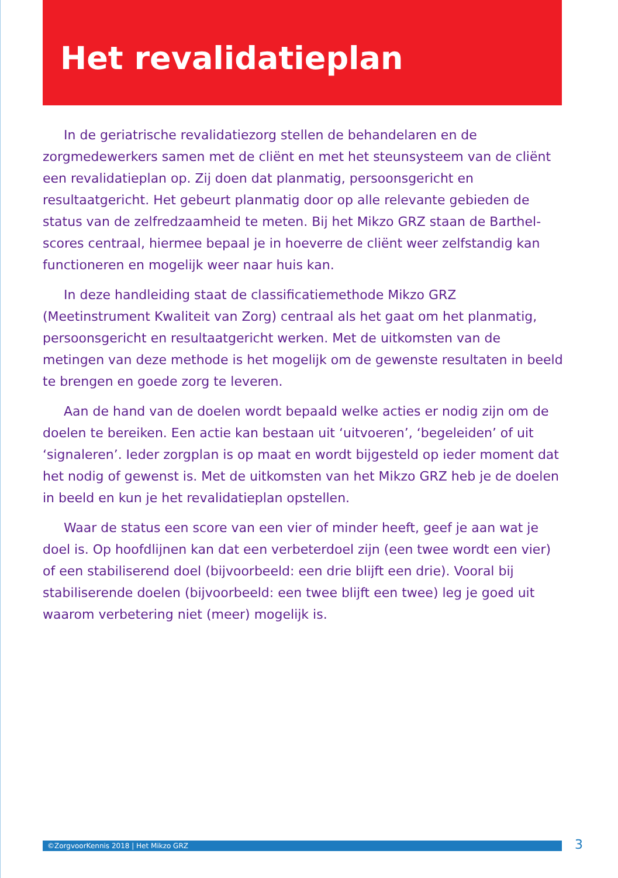Het revalidatieplan
In de geriatrische revalidatiezorg stellen de behandelaren en de zorgmedewerkers samen met de cliënt en met het steunsysteem van de cliënt een revalidatieplan op. Zij doen dat planmatig, persoonsgericht en resultaatgericht. Het gebeurt planmatig door op alle relevante gebieden de status van de zelfredzaamheid te meten. Bij het Mikzo GRZ staan de Barthel-scores centraal, hiermee bepaal je in hoeverre de cliënt weer zelfstandig kan functioneren en mogelijk weer naar huis kan.
In deze handleiding staat de classificatiemethode Mikzo GRZ (Meetinstrument Kwaliteit van Zorg) centraal als het gaat om het planmatig, persoonsgericht en resultaatgericht werken. Met de uitkomsten van de metingen van deze methode is het mogelijk om de gewenste resultaten in beeld te brengen en goede zorg te leveren.
Aan de hand van de doelen wordt bepaald welke acties er nodig zijn om de doelen te bereiken. Een actie kan bestaan uit ‘uitvoeren’, ‘begeleiden’ of uit ‘signaleren’. Ieder zorgplan is op maat en wordt bijgesteld op ieder moment dat het nodig of gewenst is. Met de uitkomsten van het Mikzo GRZ heb je de doelen in beeld en kun je het revalidatieplan opstellen.
Waar de status een score van een vier of minder heeft, geef je aan wat je doel is. Op hoofdlijnen kan dat een verbeterdoel zijn (een twee wordt een vier) of een stabiliserend doel (bijvoorbeeld: een drie blijft een drie). Vooral bij stabiliserende doelen (bijvoorbeeld: een twee blijft een twee) leg je goed uit waarom verbetering niet (meer) mogelijk is.
©ZorgvoorKennis 2018 | Het Mikzo GRZ 3